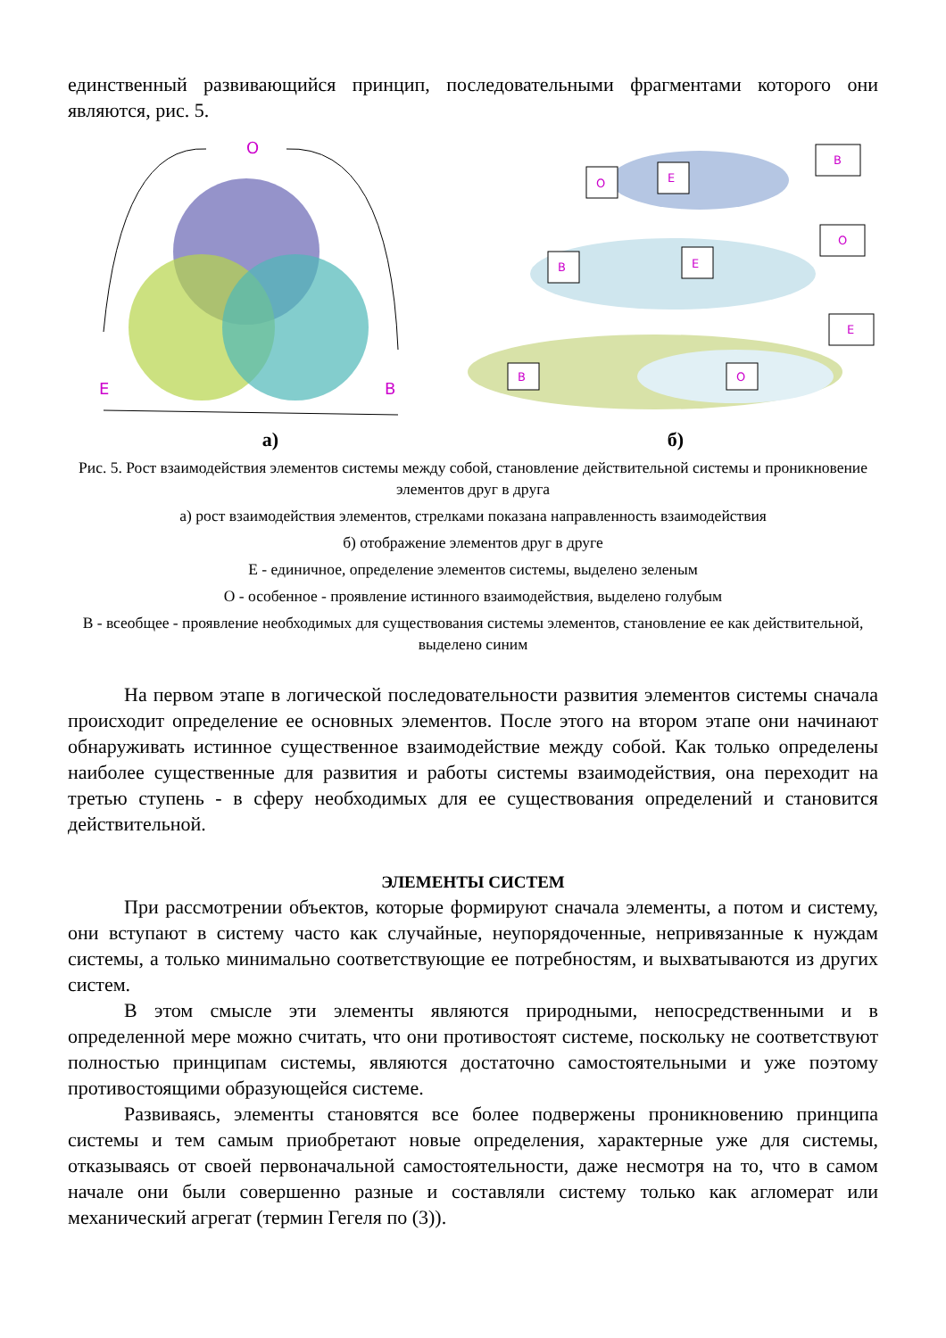единственный развивающийся принцип, последовательными фрагментами которого они являются, рис. 5.
O
E
B
O
E
B
B
E
O
E
B
O
а) б)
Рис. 5. Рост взаимодействия элементов системы между собой, становление действительной системы и проникновение элементов друг в друга
а) рост взаимодействия элементов, стрелками показана направленность взаимодействия
б) отображение элементов друг в друге
Е - единичное, определение элементов системы, выделено зеленым
О - особенное - проявление истинного взаимодействия, выделено голубым
В - всеобщее - проявление необходимых для существования системы элементов, становление ее как действительной, выделено синим
На первом этапе в логической последовательности развития элементов системы сначала происходит определение ее основных элементов. После этого на втором этапе они начинают обнаруживать истинное существенное взаимодействие между собой. Как только определены наиболее существенные для развития и работы системы взаимодействия, она переходит на третью ступень - в сферу необходимых для ее существования определений и становится действительной.
ЭЛЕМЕНТЫ СИСТЕМ
При рассмотрении объектов, которые формируют сначала элементы, а потом и систему, они вступают в систему часто как случайные, неупорядоченные, непривязанные к нуждам системы, а только минимально соответствующие ее потребностям, и выхватываются из других систем.
В этом смысле эти элементы являются природными, непосредственными и в определенной мере можно считать, что они противостоят системе, поскольку не соответствуют полностью принципам системы, являются достаточно самостоятельными и уже поэтому противостоящими образующейся системе.
Развиваясь, элементы становятся все более подвержены проникновению принципа системы и тем самым приобретают новые определения, характерные уже для системы, отказываясь от своей первоначальной самостоятельности, даже несмотря на то, что в самом начале они были совершенно разные и составляли систему только как агломерат или механический агрегат (термин Гегеля по (3)).